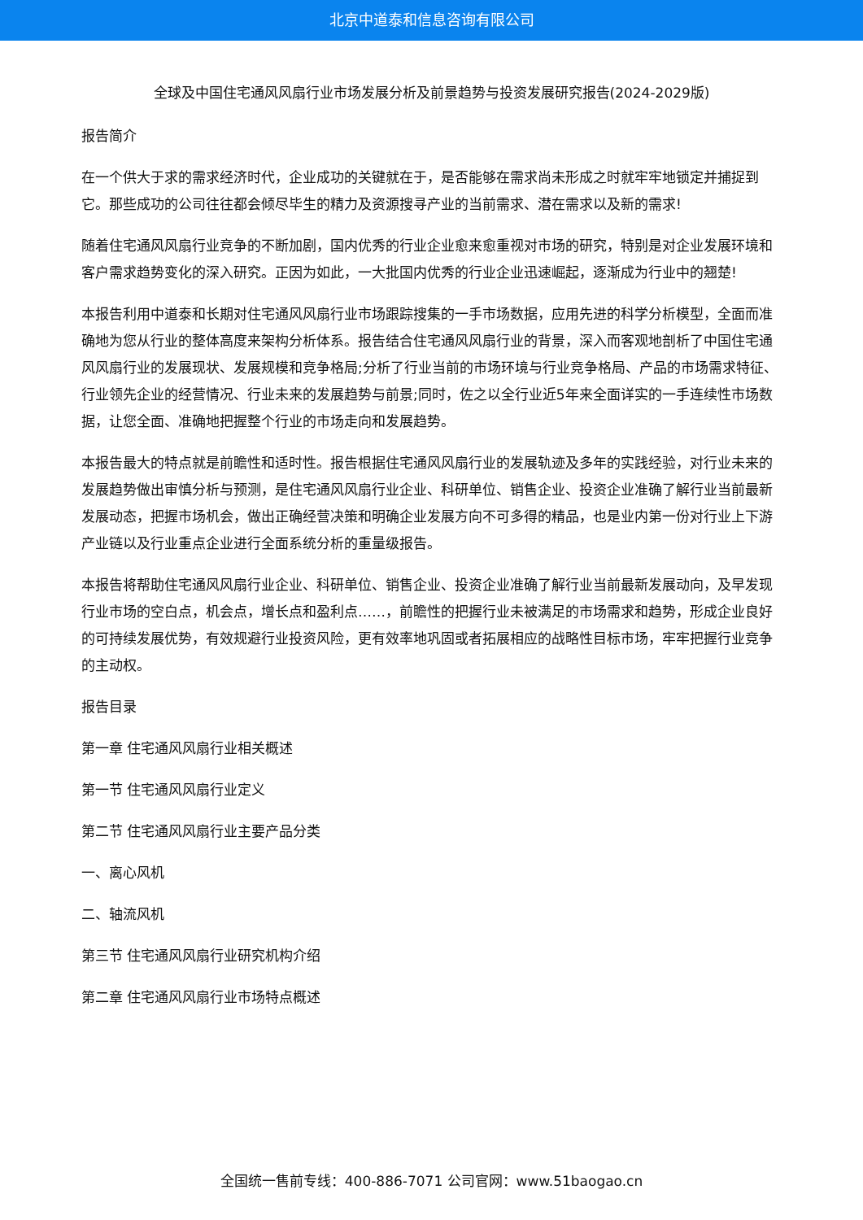北京中道泰和信息咨询有限公司
全球及中国住宅通风风扇行业市场发展分析及前景趋势与投资发展研究报告(2024-2029版)
报告简介
在一个供大于求的需求经济时代，企业成功的关键就在于，是否能够在需求尚未形成之时就牢牢地锁定并捕捉到它。那些成功的公司往往都会倾尽毕生的精力及资源搜寻产业的当前需求、潜在需求以及新的需求!
随着住宅通风风扇行业竞争的不断加剧，国内优秀的行业企业愈来愈重视对市场的研究，特别是对企业发展环境和客户需求趋势变化的深入研究。正因为如此，一大批国内优秀的行业企业迅速崛起，逐渐成为行业中的翘楚!
本报告利用中道泰和长期对住宅通风风扇行业市场跟踪搜集的一手市场数据，应用先进的科学分析模型，全面而准确地为您从行业的整体高度来架构分析体系。报告结合住宅通风风扇行业的背景，深入而客观地剖析了中国住宅通风风扇行业的发展现状、发展规模和竞争格局;分析了行业当前的市场环境与行业竞争格局、产品的市场需求特征、行业领先企业的经营情况、行业未来的发展趋势与前景;同时，佐之以全行业近5年来全面详实的一手连续性市场数据，让您全面、准确地把握整个行业的市场走向和发展趋势。
本报告最大的特点就是前瞻性和适时性。报告根据住宅通风风扇行业的发展轨迹及多年的实践经验，对行业未来的发展趋势做出审慎分析与预测，是住宅通风风扇行业企业、科研单位、销售企业、投资企业准确了解行业当前最新发展动态，把握市场机会，做出正确经营决策和明确企业发展方向不可多得的精品，也是业内第一份对行业上下游产业链以及行业重点企业进行全面系统分析的重量级报告。
本报告将帮助住宅通风风扇行业企业、科研单位、销售企业、投资企业准确了解行业当前最新发展动向，及早发现行业市场的空白点，机会点，增长点和盈利点……，前瞻性的把握行业未被满足的市场需求和趋势，形成企业良好的可持续发展优势，有效规避行业投资风险，更有效率地巩固或者拓展相应的战略性目标市场，牢牢把握行业竞争的主动权。
报告目录
第一章 住宅通风风扇行业相关概述
第一节 住宅通风风扇行业定义
第二节 住宅通风风扇行业主要产品分类
一、离心风机
二、轴流风机
第三节 住宅通风风扇行业研究机构介绍
第二章 住宅通风风扇行业市场特点概述
全国统一售前专线：400-886-7071 公司官网：www.51baogao.cn